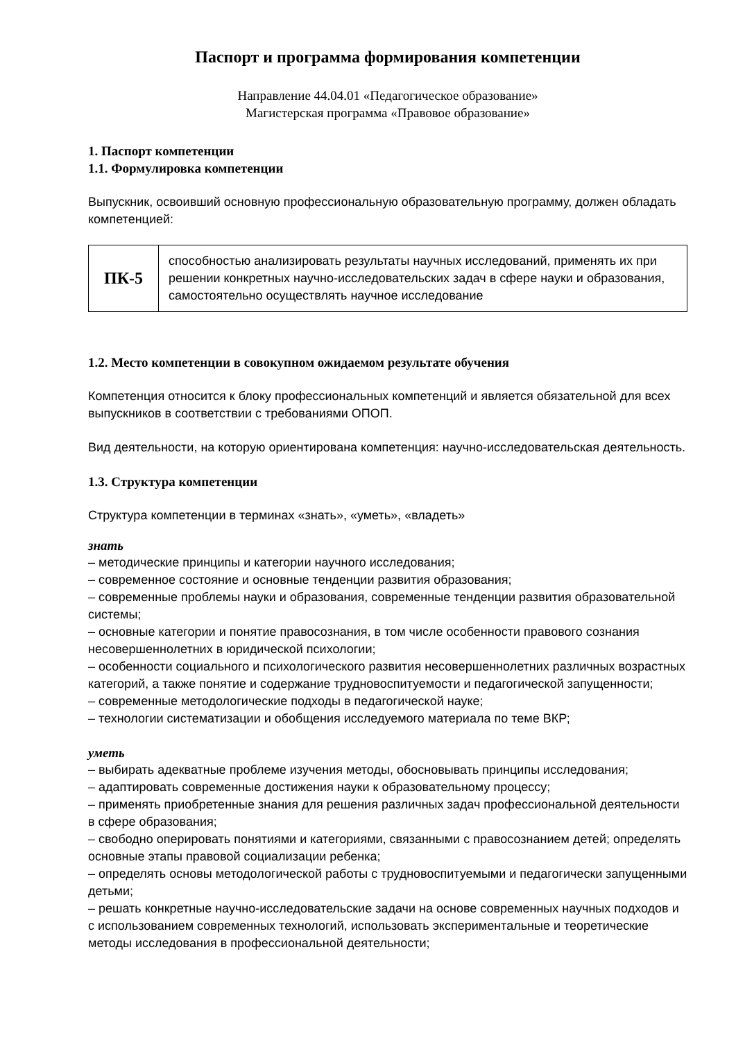Паспорт и программа формирования компетенции
Направление 44.04.01 «Педагогическое образование»
Магистерская программа «Правовое образование»
1. Паспорт компетенции
1.1. Формулировка компетенции
Выпускник, освоивший основную профессиональную образовательную программу, должен обладать компетенцией:
| ПК-5 | способностью анализировать результаты научных исследований, применять их при решении конкретных научно-исследовательских задач в сфере науки и образования, самостоятельно осуществлять научное исследование |
1.2. Место компетенции в совокупном ожидаемом результате обучения
Компетенция относится к блоку профессиональных компетенций и является обязательной для всех выпускников в соответствии с требованиями ОПОП.
Вид деятельности, на которую ориентирована компетенция: научно-исследовательская деятельность.
1.3. Структура компетенции
Структура компетенции в терминах «знать», «уметь», «владеть»
знать
– методические принципы и категории научного исследования;
– современное состояние и основные тенденции развития образования;
– современные проблемы науки и образования, современные тенденции развития образовательной системы;
– основные категории и понятие правосознания, в том числе особенности правового сознания несовершеннолетних в юридической психологии;
– особенности социального и психологического развития несовершеннолетних различных возрастных категорий, а также понятие и содержание трудновоспитуемости и педагогической запущенности;
– современные методологические подходы в педагогической науке;
– технологии систематизации и обобщения исследуемого материала по теме ВКР;
уметь
– выбирать адекватные проблеме изучения методы, обосновывать принципы исследования;
– адаптировать современные достижения науки к образовательному процессу;
– применять приобретенные знания для решения различных задач профессиональной деятельности в сфере образования;
– свободно оперировать понятиями и категориями, связанными с правосознанием детей; определять основные этапы правовой социализации ребенка;
– определять основы методологической работы с трудновоспитуемыми и педагогически запущенными детьми;
– решать конкретные научно-исследовательские задачи на основе современных научных подходов и с использованием современных технологий, использовать экспериментальные и теоретические методы исследования в профессиональной деятельности;